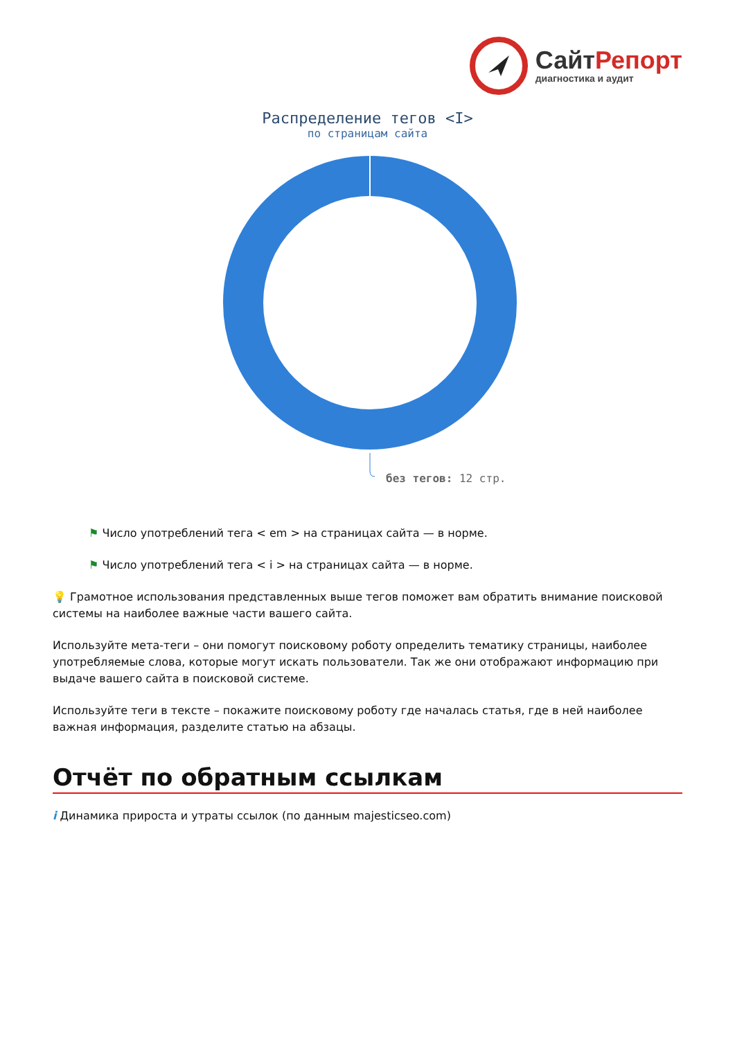СайтРепорт
диагностика и аудит
Распределение тегов <I>
по страницам сайта
без тегов: 12 стр.
⚑ Число употреблений тега < em > на страницах сайта — в норме.
⚑ Число употреблений тега < i > на страницах сайта — в норме.
💡 Грамотное использования представленных выше тегов поможет вам обратить внимание поисковой системы на наиболее важные части вашего сайта.
Используйте мета-теги – они помогут поисковому роботу определить тематику страницы, наиболее употребляемые слова, которые могут искать пользователи. Так же они отображают информацию при выдаче вашего сайта в поисковой системе.
Используйте теги в тексте – покажите поисковому роботу где началась статья, где в ней наиболее важная информация, разделите статью на абзацы.
Отчёт по обратным ссылкам
i Динамика прироста и утраты ссылок (по данным majesticseo.com)